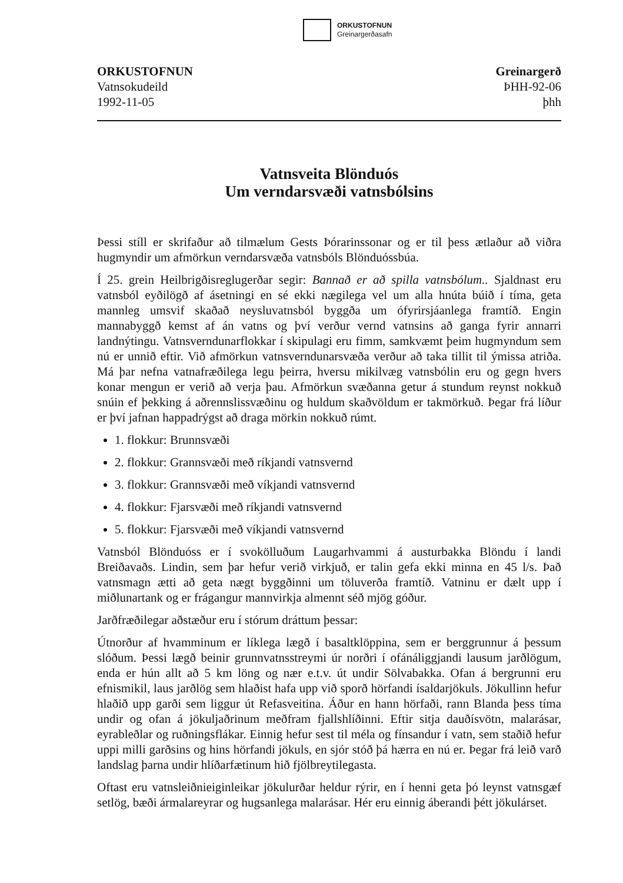ORKUSTOFNUN
Greinargerðasafn
ORKUSTOFNUN
Vatnsokudeild
1992-11-05
Greinargerð
ÞHH-92-06
þhh
Vatnsveita Blönduós
Um verndarsvæði vatnsbólsins
Þessi stíll er skrifaður að tilmælum Gests Þórarinssonar og er til þess ætlaður að viðra hugmyndir um afmörkun verndarsvæða vatnsbóls Blönduóssbúa.
Í 25. grein Heilbrigðisreglugerðar segir: Bannað er að spilla vatnsbólum.. Sjaldnast eru vatnsból eyðilögð af ásetningi en sé ekki nægilega vel um alla hnúta búið í tíma, geta mannleg umsvif skaðað neysluvatnsból byggða um ófyrirsjáanlega framtíð. Engin mannabyggð kemst af án vatns og því verður vernd vatnsins að ganga fyrir annarri landnýtingu. Vatnsverndunarflokkar í skipulagi eru fimm, samkvæmt þeim hugmyndum sem nú er unnið eftir. Við afmörkun vatnsverndunarsvæða verður að taka tillit til ýmissa atriða. Má þar nefna vatnafræðilega legu þeirra, hversu mikilvæg vatnsbólin eru og gegn hvers konar mengun er verið að verja þau. Afmörkun svæðanna getur á stundum reynst nokkuð snúin ef þekking á aðrennslissvæðinu og huldum skaðvöldum er takmörkuð. Þegar frá líður er því jafnan happadrýgst að draga mörkin nokkuð rúmt.
1. flokkur: Brunnsvæði
2. flokkur: Grannsvæði með ríkjandi vatnsvernd
3. flokkur: Grannsvæði með víkjandi vatnsvernd
4. flokkur: Fjarsvæði með ríkjandi vatnsvernd
5. flokkur: Fjarsvæði með víkjandi vatnsvernd
Vatnsból Blönduóss er í svokölluðum Laugarhvammi á austurbakka Blöndu í landi Breiðavaðs. Lindin, sem þar hefur verið virkjuð, er talin gefa ekki minna en 45 l/s. Það vatnsmagn ætti að geta nægt byggðinni um töluverða framtíð. Vatninu er dælt upp í miðlunartank og er frágangur mannvirkja almennt séð mjög góður.
Jarðfræðilegar aðstæður eru í stórum dráttum þessar:
Útnorður af hvamminum er líklega lægð í basaltklöppina, sem er berggrunnur á þessum slóðum. Þessi lægð beinir grunnvatnsstreymi úr norðri í ofánáliggjandi lausum jarðlögum, enda er hún allt að 5 km löng og nær e.t.v. út undir Sölvabakka. Ofan á bergrunni eru efnismikil, laus jarðlög sem hlaðist hafa upp við sporð hörfandi ísaldarjökuls. Jökullinn hefur hlaðið upp garði sem liggur út Refasveitina. Áður en hann hörfaði, rann Blanda þess tíma undir og ofan á jökuljaðrinum meðfram fjallshlíðinni. Eftir sitja dauðísvötn, malarásar, eyrableðlar og ruðningsflákar. Einnig hefur sest til méla og fínsandur í vatn, sem staðið hefur uppi milli garðsins og hins hörfandi jökuls, en sjór stóð þá hærra en nú er. Þegar frá leið varð landslag þarna undir hlíðarfætinum hið fjölbreytilegasta.
Oftast eru vatnsleiðnieiginleikar jökulurðar heldur rýrir, en í henni geta þó leynst vatnsgæf setlög, bæði ármalareyrar og hugsanlega malarásar. Hér eru einnig áberandi þétt jökulárset.